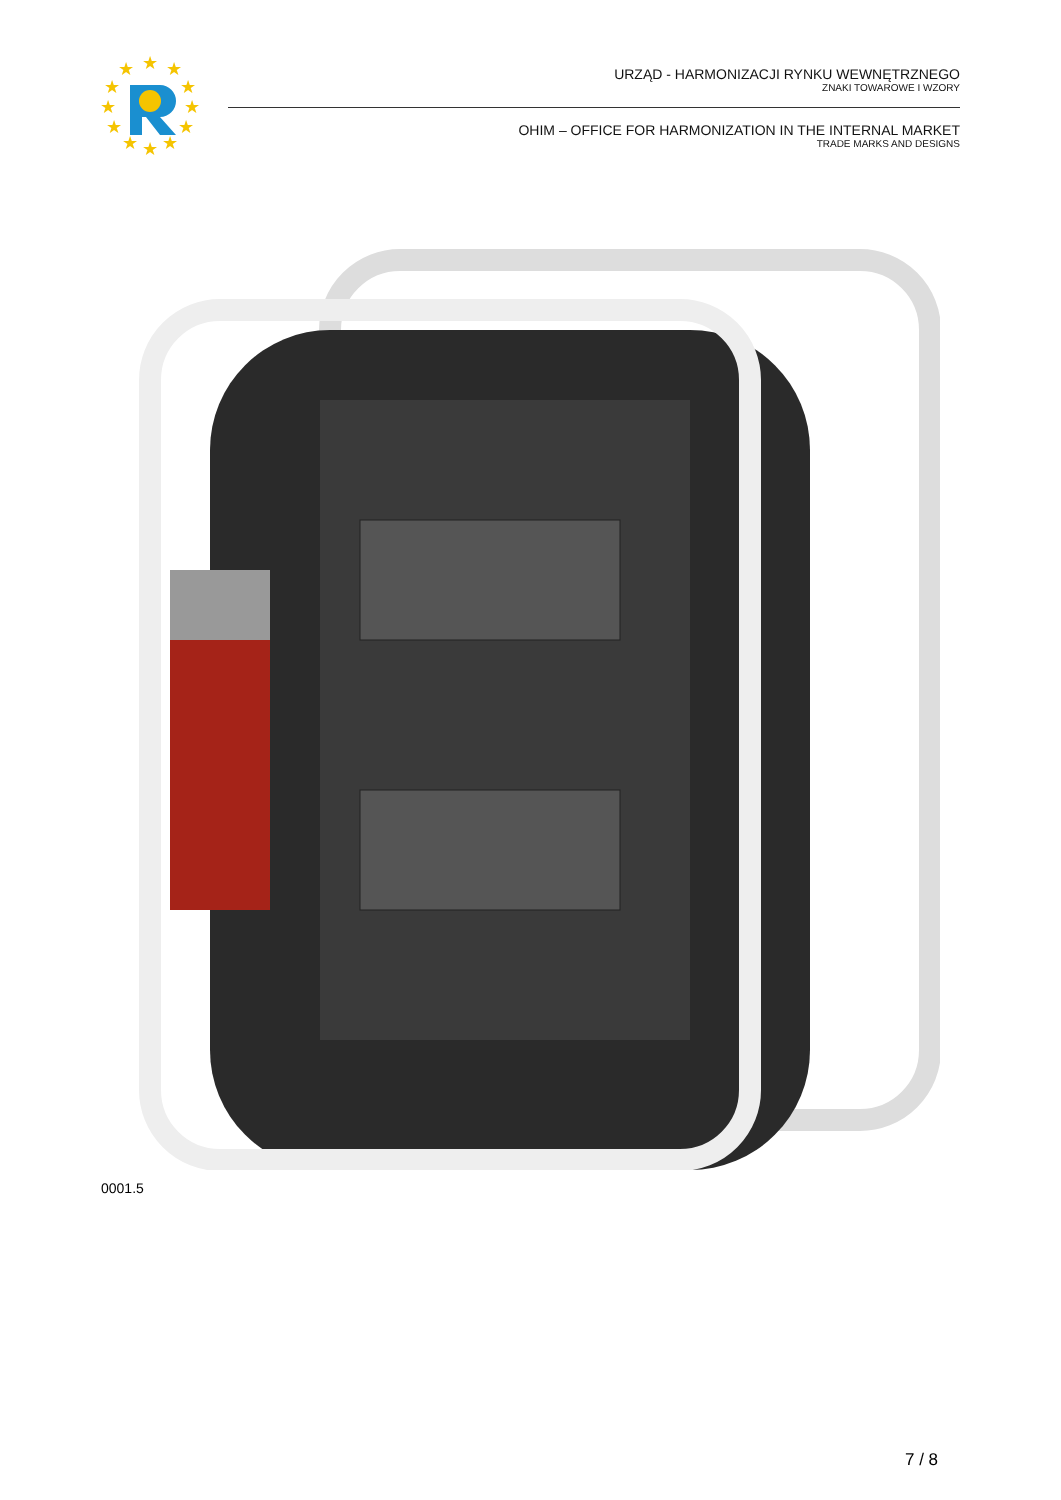★
★
★
★
★
★
★
★
★
★
★
★
URZĄD - HARMONIZACJI RYNKU WEWNĘTRZNEGO
ZNAKI TOWAROWE I WZORY
OHIM – OFFICE FOR HARMONIZATION IN THE INTERNAL MARKET
TRADE MARKS AND DESIGNS
0001.5
7 / 8